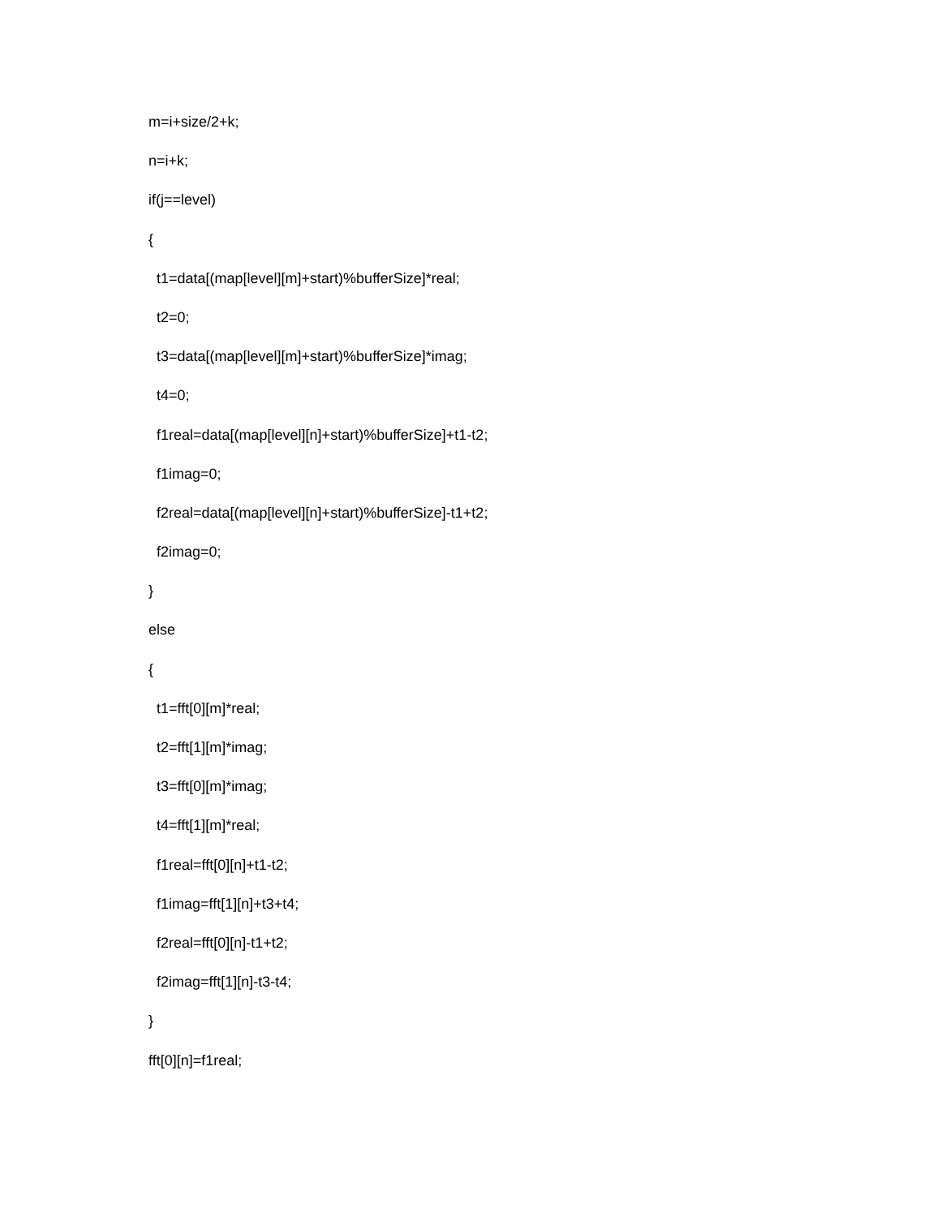m=i+size/2+k;
n=i+k;
if(j==level)
{
t1=data[(map[level][m]+start)%bufferSize]*real;
t2=0;
t3=data[(map[level][m]+start)%bufferSize]*imag;
t4=0;
f1real=data[(map[level][n]+start)%bufferSize]+t1-t2;
f1imag=0;
f2real=data[(map[level][n]+start)%bufferSize]-t1+t2;
f2imag=0;
}
else
{
t1=fft[0][m]*real;
t2=fft[1][m]*imag;
t3=fft[0][m]*imag;
t4=fft[1][m]*real;
f1real=fft[0][n]+t1-t2;
f1imag=fft[1][n]+t3+t4;
f2real=fft[0][n]-t1+t2;
f2imag=fft[1][n]-t3-t4;
}
fft[0][n]=f1real;